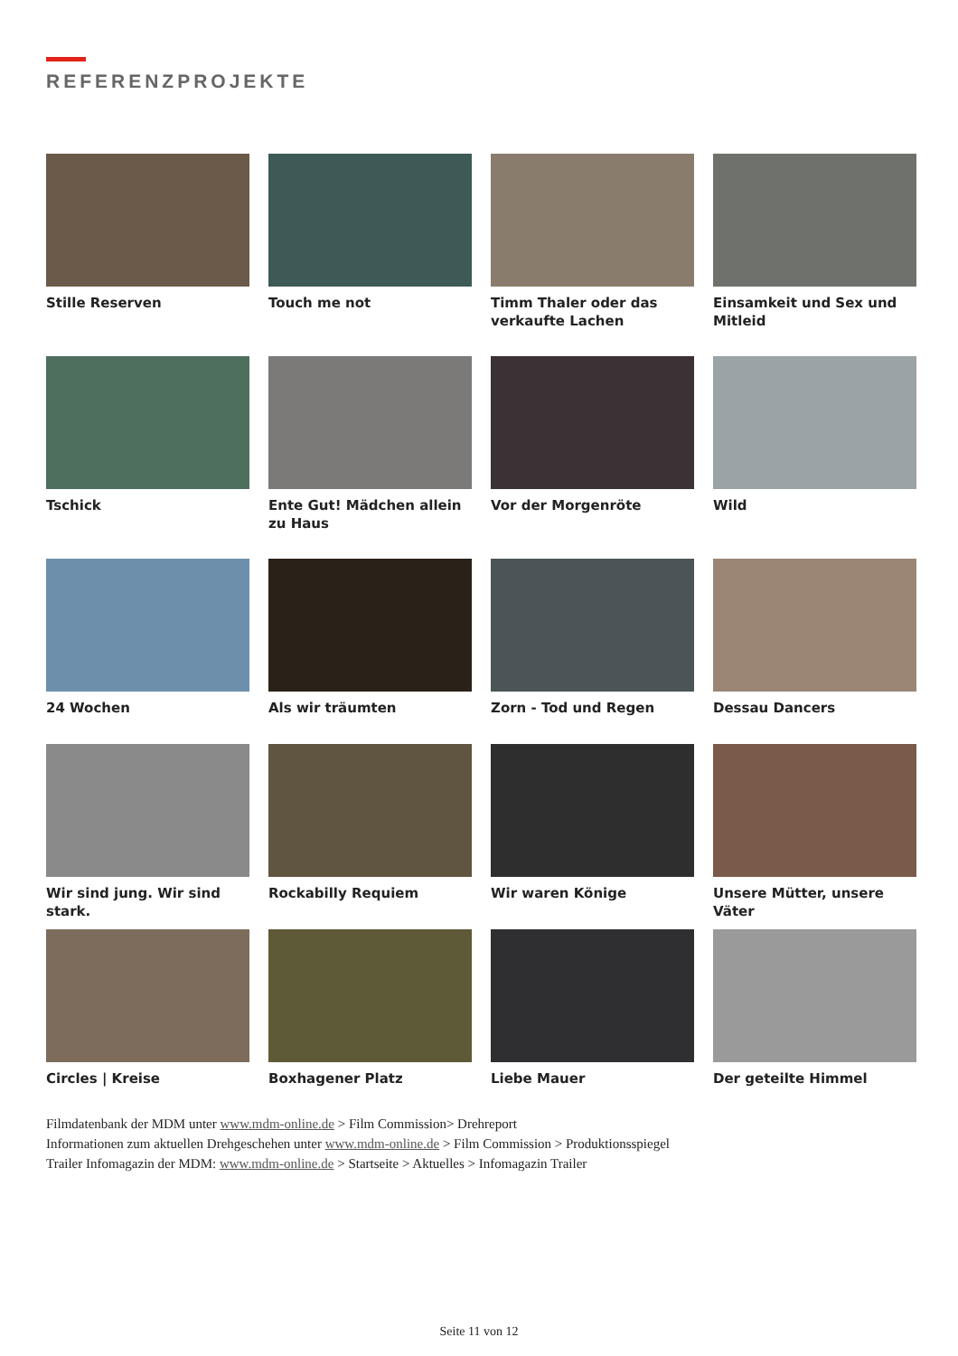REFERENZPROJEKTE
Stille Reserven
Touch me not
Timm Thaler oder das verkaufte Lachen
Einsamkeit und Sex und Mitleid
Tschick
Ente Gut! Mädchen allein zu Haus
Vor der Morgenröte
Wild
24 Wochen
Als wir träumten
Zorn - Tod und Regen
Dessau Dancers
Wir sind jung. Wir sind stark.
Rockabilly Requiem
Wir waren Könige
Unsere Mütter, unsere Väter
Circles | Kreise
Boxhagener Platz
Liebe Mauer
Der geteilte Himmel
Filmdatenbank der MDM unter www.mdm-online.de > Film Commission> Drehreport
Informationen zum aktuellen Drehgeschehen unter www.mdm-online.de > Film Commission > Produktionsspiegel
Trailer Infomagazin der MDM: www.mdm-online.de > Startseite > Aktuelles > Infomagazin Trailer
Seite 11 von 12